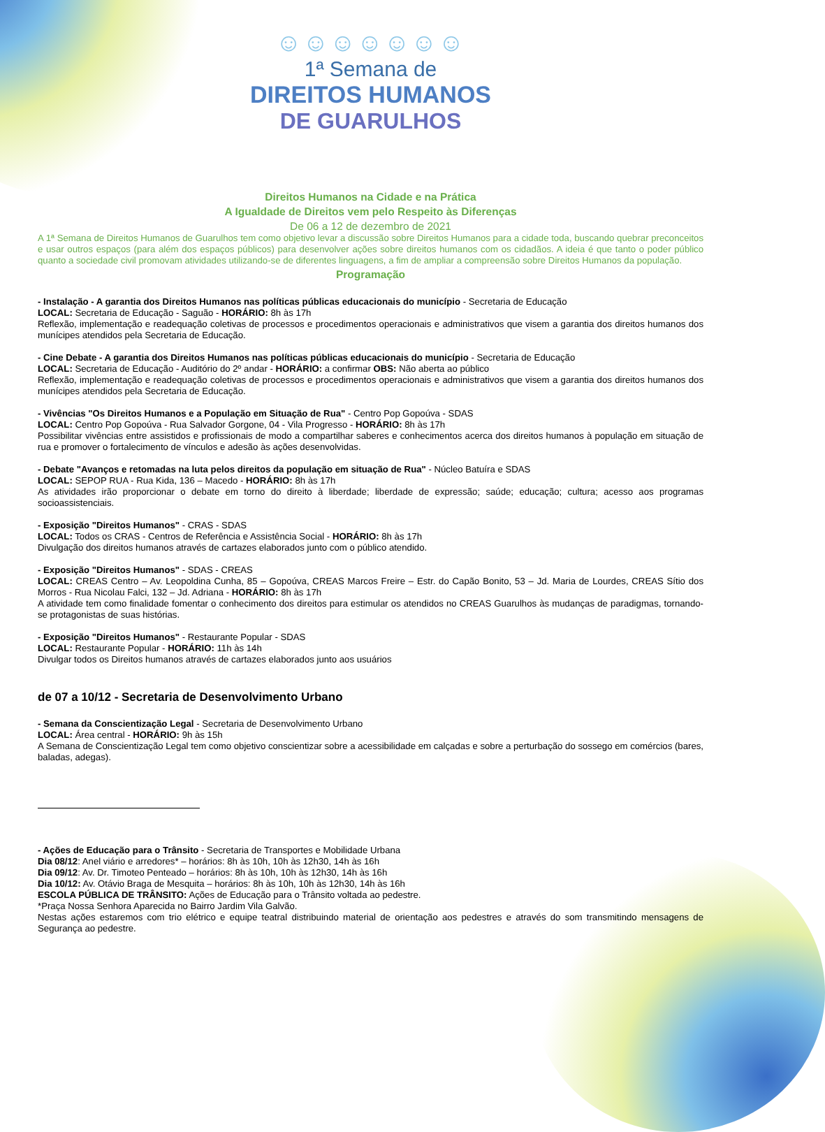☺☺☺☺☺☺☺
1ª Semana de
DIREITOS HUMANOS
DE GUARULHOS
Direitos Humanos na Cidade e na Prática
A Igualdade de Direitos vem pelo Respeito às Diferenças
De 06 a 12 de dezembro de 2021
A 1ª Semana de Direitos Humanos de Guarulhos tem como objetivo levar a discussão sobre Direitos Humanos para a cidade toda, buscando quebrar preconceitos e usar outros espaços (para além dos espaços públicos) para desenvolver ações sobre direitos humanos com os cidadãos. A ideia é que tanto o poder público quanto a sociedade civil promovam atividades utilizando-se de diferentes linguagens, a fim de ampliar a compreensão sobre Direitos Humanos da população.
Programação
- Instalação - A garantia dos Direitos Humanos nas políticas públicas educacionais do município - Secretaria de Educação
LOCAL: Secretaria de Educação - Saguão - HORÁRIO: 8h às 17h
Reflexão, implementação e readequação coletivas de processos e procedimentos operacionais e administrativos que visem a garantia dos direitos humanos dos munícipes atendidos pela Secretaria de Educação.
- Cine Debate - A garantia dos Direitos Humanos nas políticas públicas educacionais do município - Secretaria de Educação
LOCAL: Secretaria de Educação - Auditório do 2º andar - HORÁRIO: a confirmar OBS: Não aberta ao público
Reflexão, implementação e readequação coletivas de processos e procedimentos operacionais e administrativos que visem a garantia dos direitos humanos dos munícipes atendidos pela Secretaria de Educação.
- Vivências "Os Direitos Humanos e a População em Situação de Rua" - Centro Pop Gopoúva - SDAS
LOCAL: Centro Pop Gopoúva - Rua Salvador Gorgone, 04 - Vila Progresso - HORÁRIO: 8h às 17h
Possibilitar vivências entre assistidos e profissionais de modo a compartilhar saberes e conhecimentos acerca dos direitos humanos à população em situação de rua e promover o fortalecimento de vínculos e adesão às ações desenvolvidas.
- Debate "Avanços e retomadas na luta pelos direitos da população em situação de Rua" - Núcleo Batuíra e SDAS
LOCAL: SEPOP RUA - Rua Kida, 136 – Macedo - HORÁRIO: 8h às 17h
As atividades irão proporcionar o debate em torno do direito à liberdade; liberdade de expressão; saúde; educação; cultura; acesso aos programas socioassistenciais.
- Exposição "Direitos Humanos" - CRAS - SDAS
LOCAL: Todos os CRAS - Centros de Referência e Assistência Social - HORÁRIO: 8h às 17h
Divulgação dos direitos humanos através de cartazes elaborados junto com o público atendido.
- Exposição "Direitos Humanos" - SDAS - CREAS
LOCAL: CREAS Centro – Av. Leopoldina Cunha, 85 – Gopoúva, CREAS Marcos Freire – Estr. do Capão Bonito, 53 – Jd. Maria de Lourdes, CREAS Sítio dos Morros - Rua Nicolau Falci, 132 – Jd. Adriana - HORÁRIO: 8h às 17h
A atividade tem como finalidade fomentar o conhecimento dos direitos para estimular os atendidos no CREAS Guarulhos às mudanças de paradigmas, tornando-se protagonistas de suas histórias.
- Exposição "Direitos Humanos" - Restaurante Popular - SDAS
LOCAL: Restaurante Popular - HORÁRIO: 11h às 14h
Divulgar todos os Direitos humanos através de cartazes elaborados junto aos usuários
de 07 a 10/12 - Secretaria de Desenvolvimento Urbano
- Semana da Conscientização Legal - Secretaria de Desenvolvimento Urbano
LOCAL: Área central - HORÁRIO: 9h às 15h
A Semana de Conscientização Legal tem como objetivo conscientizar sobre a acessibilidade em calçadas e sobre a perturbação do sossego em comércios (bares, baladas, adegas).
- Ações de Educação para o Trânsito - Secretaria de Transportes e Mobilidade Urbana
Dia 08/12: Anel viário e arredores* – horários: 8h às 10h, 10h às 12h30, 14h às 16h
Dia 09/12: Av. Dr. Timoteo Penteado – horários: 8h às 10h, 10h às 12h30, 14h às 16h
Dia 10/12: Av. Otávio Braga de Mesquita – horários: 8h às 10h, 10h às 12h30, 14h às 16h
ESCOLA PÚBLICA DE TRÂNSITO: Ações de Educação para o Trânsito voltada ao pedestre.
*Praça Nossa Senhora Aparecida no Bairro Jardim Vila Galvão.
Nestas ações estaremos com trio elétrico e equipe teatral distribuindo material de orientação aos pedestres e através do som transmitindo mensagens de Segurança ao pedestre.